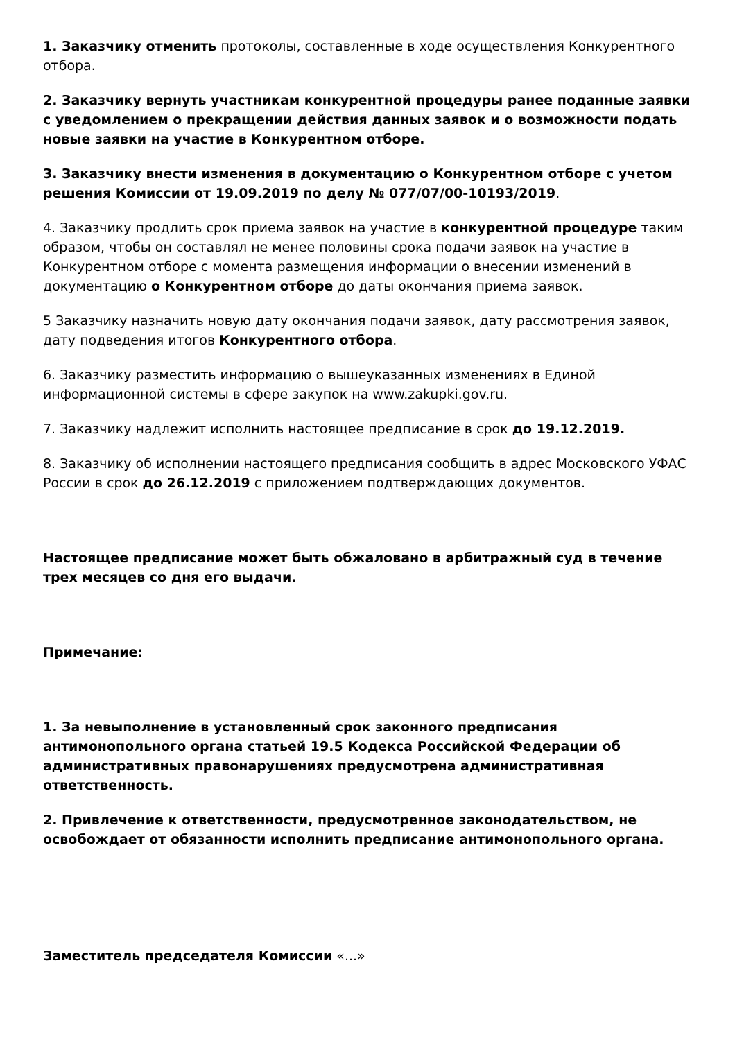1. Заказчику отменить протоколы, составленные в ходе осуществления Конкурентного отбора.
2. Заказчику вернуть участникам конкурентной процедуры ранее поданные заявки с уведомлением о прекращении действия данных заявок и о возможности подать новые заявки на участие в Конкурентном отборе.
3. Заказчику внести изменения в документацию о Конкурентном отборе с учетом решения Комиссии от 19.09.2019 по делу № 077/07/00-10193/2019.
4. Заказчику продлить срок приема заявок на участие в конкурентной процедуре таким образом, чтобы он составлял не менее половины срока подачи заявок на участие в Конкурентном отборе с момента размещения информации о внесении изменений в документацию о Конкурентном отборе до даты окончания приема заявок.
5 Заказчику назначить новую дату окончания подачи заявок, дату рассмотрения заявок, дату подведения итогов Конкурентного отбора.
6. Заказчику разместить информацию о вышеуказанных изменениях в Единой информационной системы в сфере закупок на www.zakupki.gov.ru.
7. Заказчику надлежит исполнить настоящее предписание в срок до 19.12.2019.
8. Заказчику об исполнении настоящего предписания сообщить в адрес Московского УФАС России в срок до 26.12.2019 с приложением подтверждающих документов.
Настоящее предписание может быть обжаловано в арбитражный суд в течение трех месяцев со дня его выдачи.
Примечание:
1. За невыполнение в установленный срок законного предписания антимонопольного органа статьей 19.5 Кодекса Российской Федерации об административных правонарушениях предусмотрена административная ответственность.
2. Привлечение к ответственности, предусмотренное законодательством, не освобождает от обязанности исполнить предписание антимонопольного органа.
Заместитель председателя Комиссии «...»